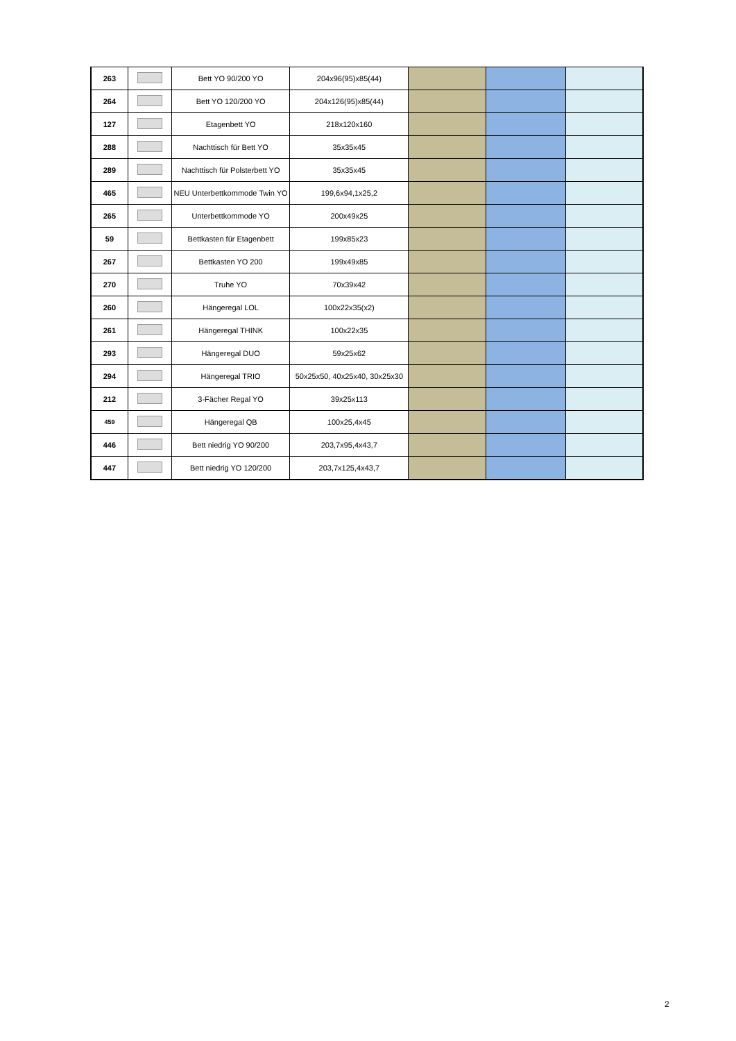| 263 | | Bett YO 90/200 YO | 204x96(95)x85(44) | | | |
| 264 | | Bett YO 120/200 YO | 204x126(95)x85(44) | | | |
| 127 | | Etagenbett YO | 218x120x160 | | | |
| 288 | | Nachttisch für Bett YO | 35x35x45 | | | |
| 289 | | Nachttisch für Polsterbett YO | 35x35x45 | | | |
| 465 | | NEU Unterbettkommode Twin YO | 199,6x94,1x25,2 | | | |
| 265 | | Unterbettkommode YO | 200x49x25 | | | |
| 59 | | Bettkasten für Etagenbett | 199x85x23 | | | |
| 267 | | Bettkasten YO 200 | 199x49x85 | | | |
| 270 | | Truhe YO | 70x39x42 | | | |
| 260 | | Hängeregal LOL | 100x22x35(x2) | | | |
| 261 | | Hängeregal THINK | 100x22x35 | | | |
| 293 | | Hängeregal DUO | 59x25x62 | | | |
| 294 | | Hängeregal TRIO | 50x25x50, 40x25x40, 30x25x30 | | | |
| 212 | | 3-Fächer Regal YO | 39x25x113 | | | |
| 459 | | Hängeregal QB | 100x25,4x45 | | | |
| 446 | | Bett niedrig YO 90/200 | 203,7x95,4x43,7 | | | |
| 447 | | Bett niedrig YO 120/200 | 203,7x125,4x43,7 | | | |
2